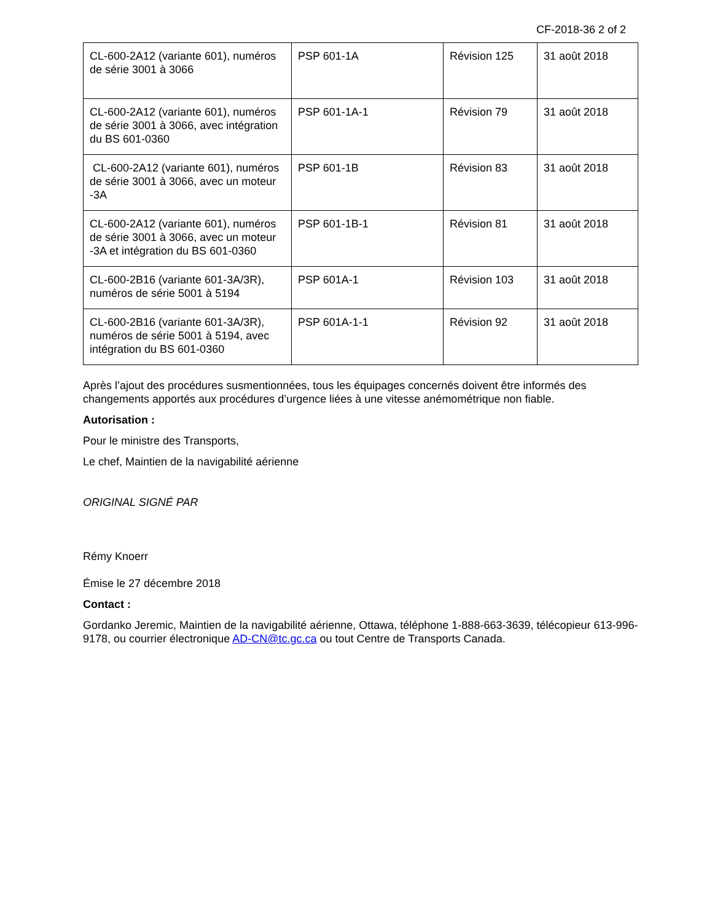CF-2018-36 2 of 2
| CL-600-2A12 (variante 601), numéros de série 3001 à 3066 | PSP 601-1A | Révision 125 | 31 août 2018 |
| CL-600-2A12 (variante 601), numéros de série 3001 à 3066, avec intégration du BS 601-0360 | PSP 601-1A-1 | Révision 79 | 31 août 2018 |
| CL-600-2A12 (variante 601), numéros de série 3001 à 3066, avec un moteur -3A | PSP 601-1B | Révision 83 | 31 août 2018 |
| CL-600-2A12 (variante 601), numéros de série 3001 à 3066, avec un moteur -3A et intégration du BS 601-0360 | PSP 601-1B-1 | Révision 81 | 31 août 2018 |
| CL-600-2B16 (variante 601-3A/3R), numéros de série 5001 à 5194 | PSP 601A-1 | Révision 103 | 31 août 2018 |
| CL-600-2B16 (variante 601-3A/3R), numéros de série 5001 à 5194, avec intégration du BS 601-0360 | PSP 601A-1-1 | Révision 92 | 31 août 2018 |
Après l’ajout des procédures susmentionnées, tous les équipages concernés doivent être informés des changements apportés aux procédures d’urgence liées à une vitesse anémométrique non fiable.
Autorisation :
Pour le ministre des Transports,
Le chef, Maintien de la navigabilité aérienne
ORIGINAL SIGNÉ PAR
Rémy Knoerr
Émise le 27 décembre 2018
Contact :
Gordanko Jeremic, Maintien de la navigabilité aérienne, Ottawa, téléphone 1-888-663-3639, télécopieur 613-996-9178, ou courrier électronique AD-CN@tc.gc.ca ou tout Centre de Transports Canada.